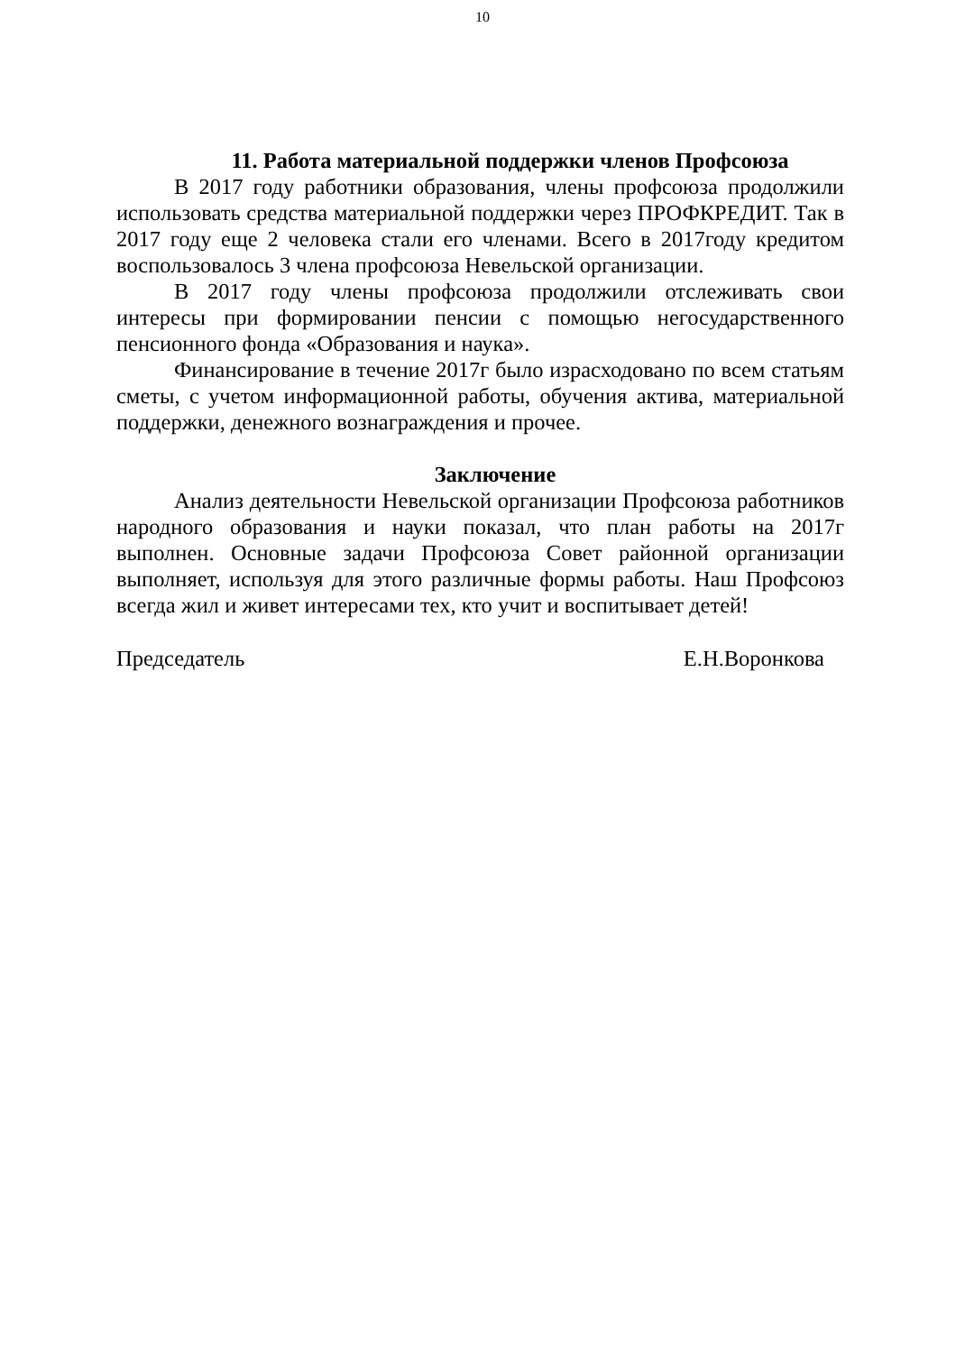10
11. Работа материальной поддержки членов Профсоюза
В 2017 году работники образования, члены профсоюза продолжили использовать средства материальной поддержки через ПРОФКРЕДИТ. Так в 2017 году еще 2 человека стали его членами. Всего в 2017году кредитом воспользовалось 3 члена профсоюза Невельской организации.
В 2017 году члены профсоюза продолжили отслеживать свои интересы при формировании пенсии с помощью негосударственного пенсионного фонда «Образования и наука».
Финансирование в течение 2017г было израсходовано по всем статьям сметы, с учетом информационной работы, обучения актива, материальной поддержки, денежного вознаграждения и прочее.
Заключение
Анализ деятельности Невельской организации Профсоюза работников народного образования и науки показал, что план работы на 2017г выполнен. Основные задачи Профсоюза Совет районной организации выполняет, используя для этого различные формы работы. Наш Профсоюз всегда жил и живет интересами тех, кто учит и воспитывает детей!
Председатель Е.Н.Воронкова